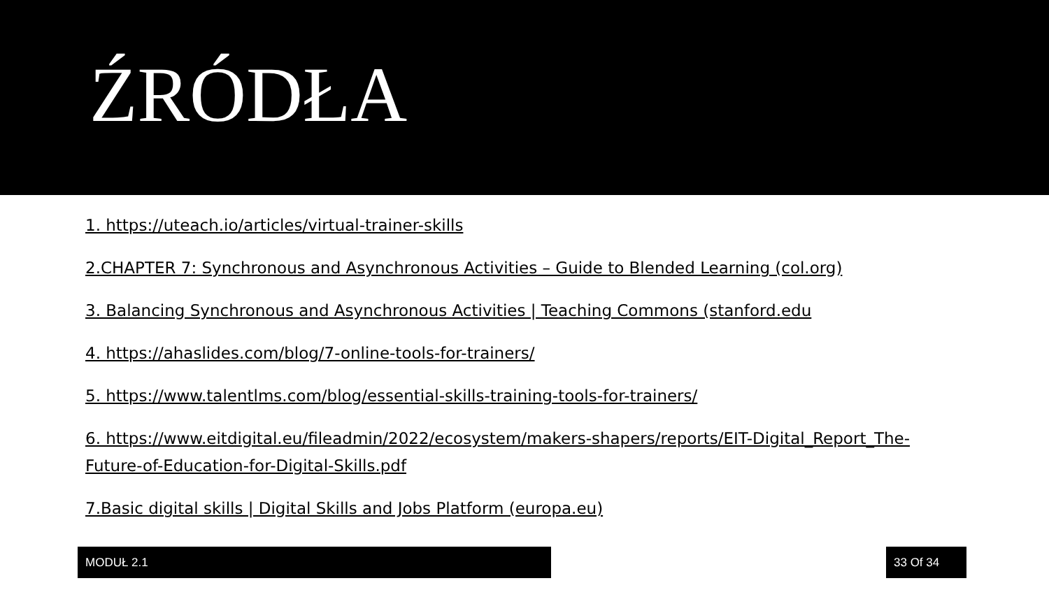ŹRÓDŁA
1. https://uteach.io/articles/virtual-trainer-skills
2.CHAPTER 7: Synchronous and Asynchronous Activities – Guide to Blended Learning (col.org)
3. Balancing Synchronous and Asynchronous Activities | Teaching Commons (stanford.edu
4. https://ahaslides.com/blog/7-online-tools-for-trainers/
5. https://www.talentlms.com/blog/essential-skills-training-tools-for-trainers/
6. https://www.eitdigital.eu/fileadmin/2022/ecosystem/makers-shapers/reports/EIT-Digital_Report_The-Future-of-Education-for-Digital-Skills.pdf
7.Basic digital skills | Digital Skills and Jobs Platform (europa.eu)
MODUŁ 2.1 33 Of 34